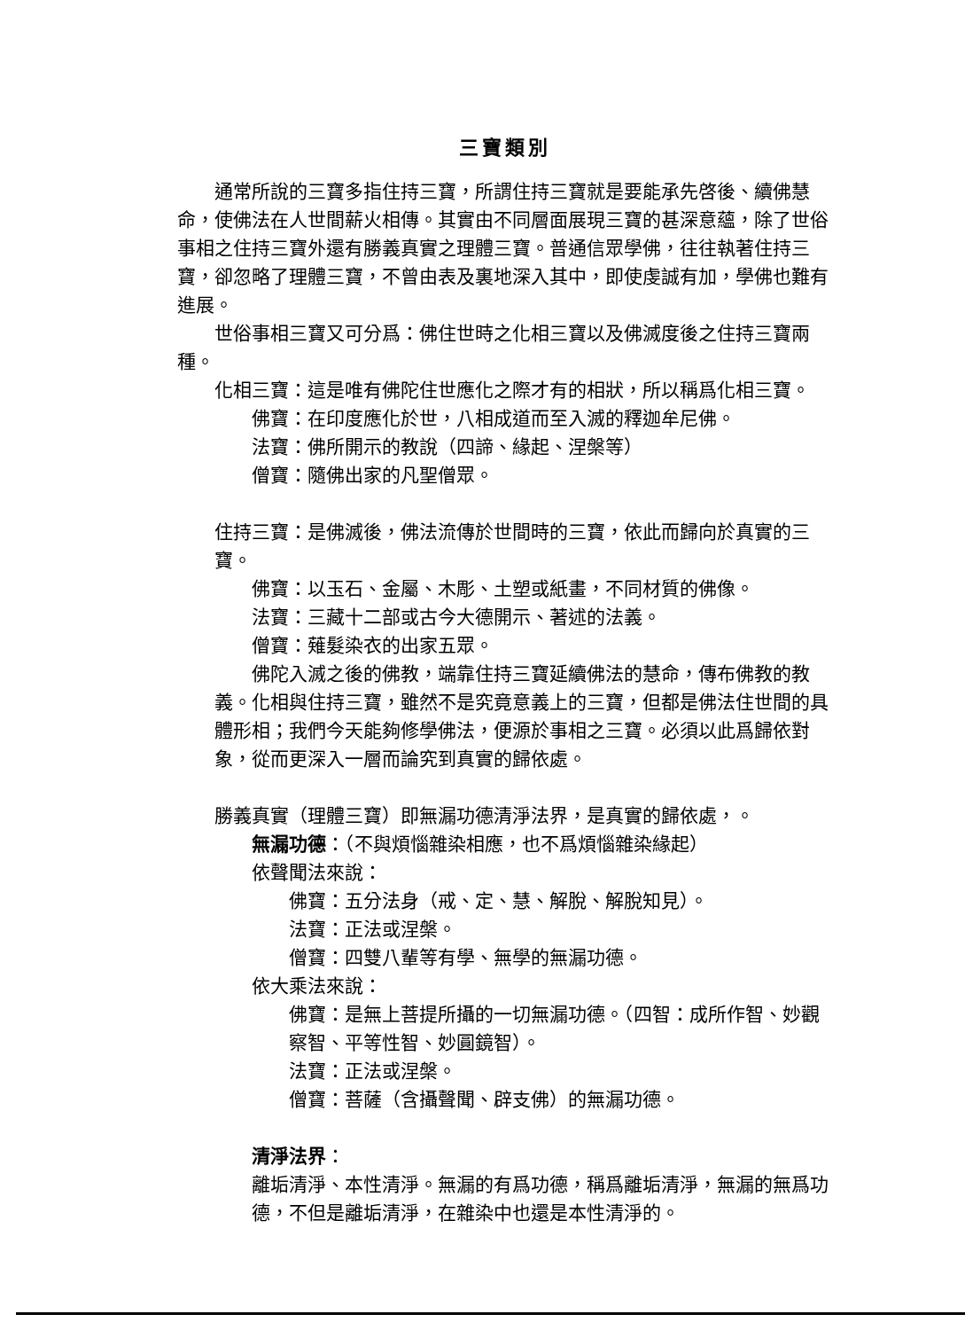三寶類別
通常所說的三寶多指住持三寶，所謂住持三寶就是要能承先啓後、續佛慧命，使佛法在人世間薪火相傳。其實由不同層面展現三寶的甚深意蘊，除了世俗事相之住持三寶外還有勝義真實之理體三寶。普通信眾學佛，往往執著住持三寶，卻忽略了理體三寶，不曾由表及裏地深入其中，即使虔誠有加，學佛也難有進展。
世俗事相三寶又可分爲：佛住世時之化相三寶以及佛滅度後之住持三寶兩種。
化相三寶：這是唯有佛陀住世應化之際才有的相狀，所以稱爲化相三寶。
佛寶：在印度應化於世，八相成道而至入滅的釋迦牟尼佛。
法寶：佛所開示的教說（四諦、緣起、涅槃等）
僧寶：隨佛出家的凡聖僧眾。
住持三寶：是佛滅後，佛法流傳於世間時的三寶，依此而歸向於真實的三寶。
佛寶：以玉石、金屬、木彫、土塑或紙畫，不同材質的佛像。
法寶：三藏十二部或古今大德開示、著述的法義。
僧寶：薙髮染衣的出家五眾。
佛陀入滅之後的佛教，端靠住持三寶延續佛法的慧命，傳布佛教的教義。化相與住持三寶，雖然不是究竟意義上的三寶，但都是佛法住世間的具體形相；我們今天能夠修學佛法，便源於事相之三寶。必須以此爲歸依對象，從而更深入一層而論究到真實的歸依處。
勝義真實（理體三寶）即無漏功德清淨法界，是真實的歸依處，。
無漏功德：（不與煩惱雜染相應，也不爲煩惱雜染緣起）
依聲聞法來說：
佛寶：五分法身（戒、定、慧、解脫、解脫知見）。
法寶：正法或涅槃。
僧寶：四雙八輩等有學、無學的無漏功德。
依大乘法來說：
佛寶：是無上菩提所攝的一切無漏功德。（四智：成所作智、妙觀察智、平等性智、妙圓鏡智）。
法寶：正法或涅槃。
僧寶：菩薩（含攝聲聞、辟支佛）的無漏功德。
清淨法界：
離垢清淨、本性清淨。無漏的有爲功德，稱爲離垢清淨，無漏的無爲功德，不但是離垢清淨，在雜染中也還是本性清淨的。